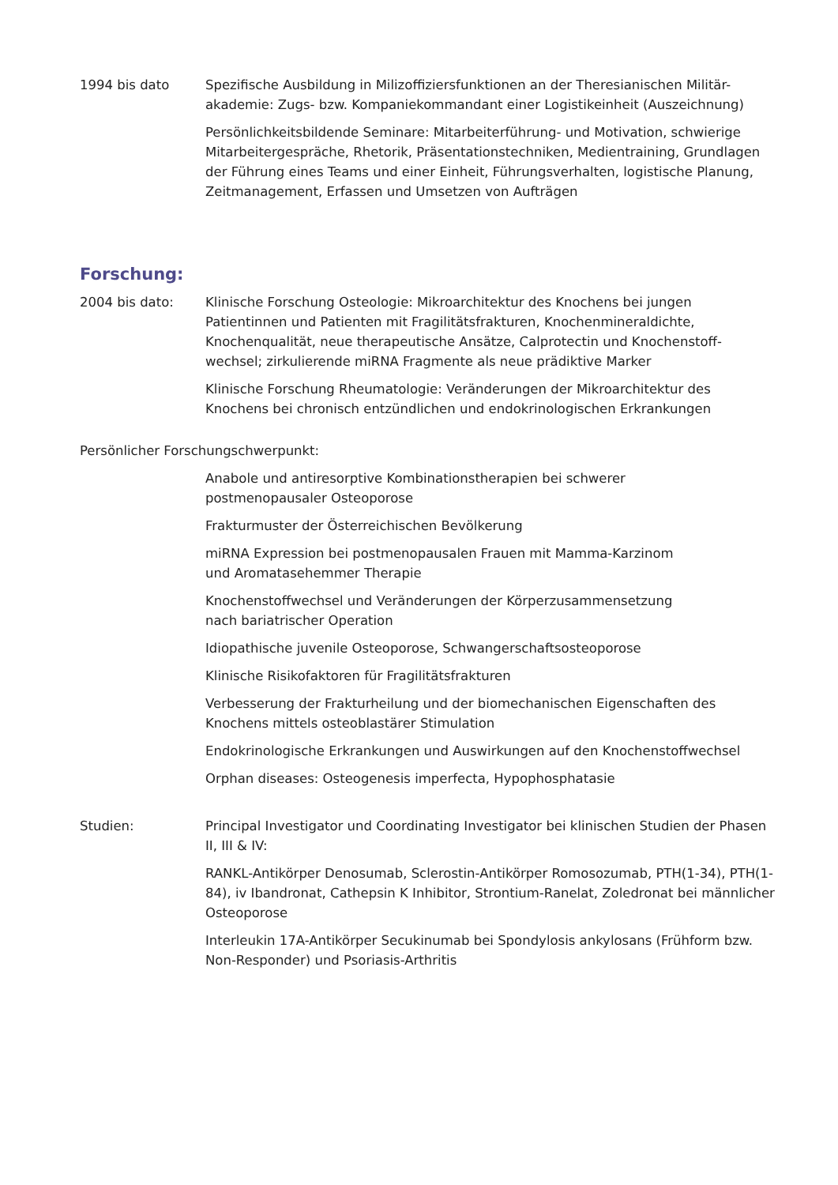1994 bis dato Spezifische Ausbildung in Milizoffiziersfunktionen an der Theresianischen Militär-akademie: Zugs- bzw. Kompaniekommandant einer Logistikeinheit (Auszeichnung)
Persönlichkeitsbildende Seminare: Mitarbeiterführung- und Motivation, schwierige Mitarbeitergespräche, Rhetorik, Präsentationstechniken, Medientraining, Grundlagen der Führung eines Teams und einer Einheit, Führungsverhalten, logistische Planung, Zeitmanagement, Erfassen und Umsetzen von Aufträgen
Forschung:
2004 bis dato: Klinische Forschung Osteologie: Mikroarchitektur des Knochens bei jungen Patientinnen und Patienten mit Fragilitätsfrakturen, Knochenmineraldichte, Knochenqualität, neue therapeutische Ansätze, Calprotectin und Knochenstoff-wechsel; zirkulierende miRNA Fragmente als neue prädiktive Marker
Klinische Forschung Rheumatologie: Veränderungen der Mikroarchitektur des Knochens bei chronisch entzündlichen und endokrinologischen Erkrankungen
Persönlicher Forschungschwerpunkt:
Anabole und antiresorptive Kombinationstherapien bei schwerer
postmenopausaler Osteoporose
Frakturmuster der Österreichischen Bevölkerung
miRNA Expression bei postmenopausalen Frauen mit Mamma-Karzinom
und Aromatasehemmer Therapie
Knochenstoffwechsel und Veränderungen der Körperzusammensetzung
nach bariatrischer Operation
Idiopathische juvenile Osteoporose, Schwangerschaftsosteoporose
Klinische Risikofaktoren für Fragilitätsfrakturen
Verbesserung der Frakturheilung und der biomechanischen Eigenschaften des Knochens mittels osteoblastärer Stimulation
Endokrinologische Erkrankungen und Auswirkungen auf den Knochenstoffwechsel
Orphan diseases: Osteogenesis imperfecta, Hypophosphatasie
Studien: Principal Investigator und Coordinating Investigator bei klinischen Studien der Phasen II, III & IV:
RANKL-Antikörper Denosumab, Sclerostin-Antikörper Romosozumab, PTH(1-34), PTH(1-84), iv Ibandronat, Cathepsin K Inhibitor, Strontium-Ranelat, Zoledronat bei männlicher Osteoporose
Interleukin 17A-Antikörper Secukinumab bei Spondylosis ankylosans (Frühform bzw. Non-Responder) und Psoriasis-Arthritis